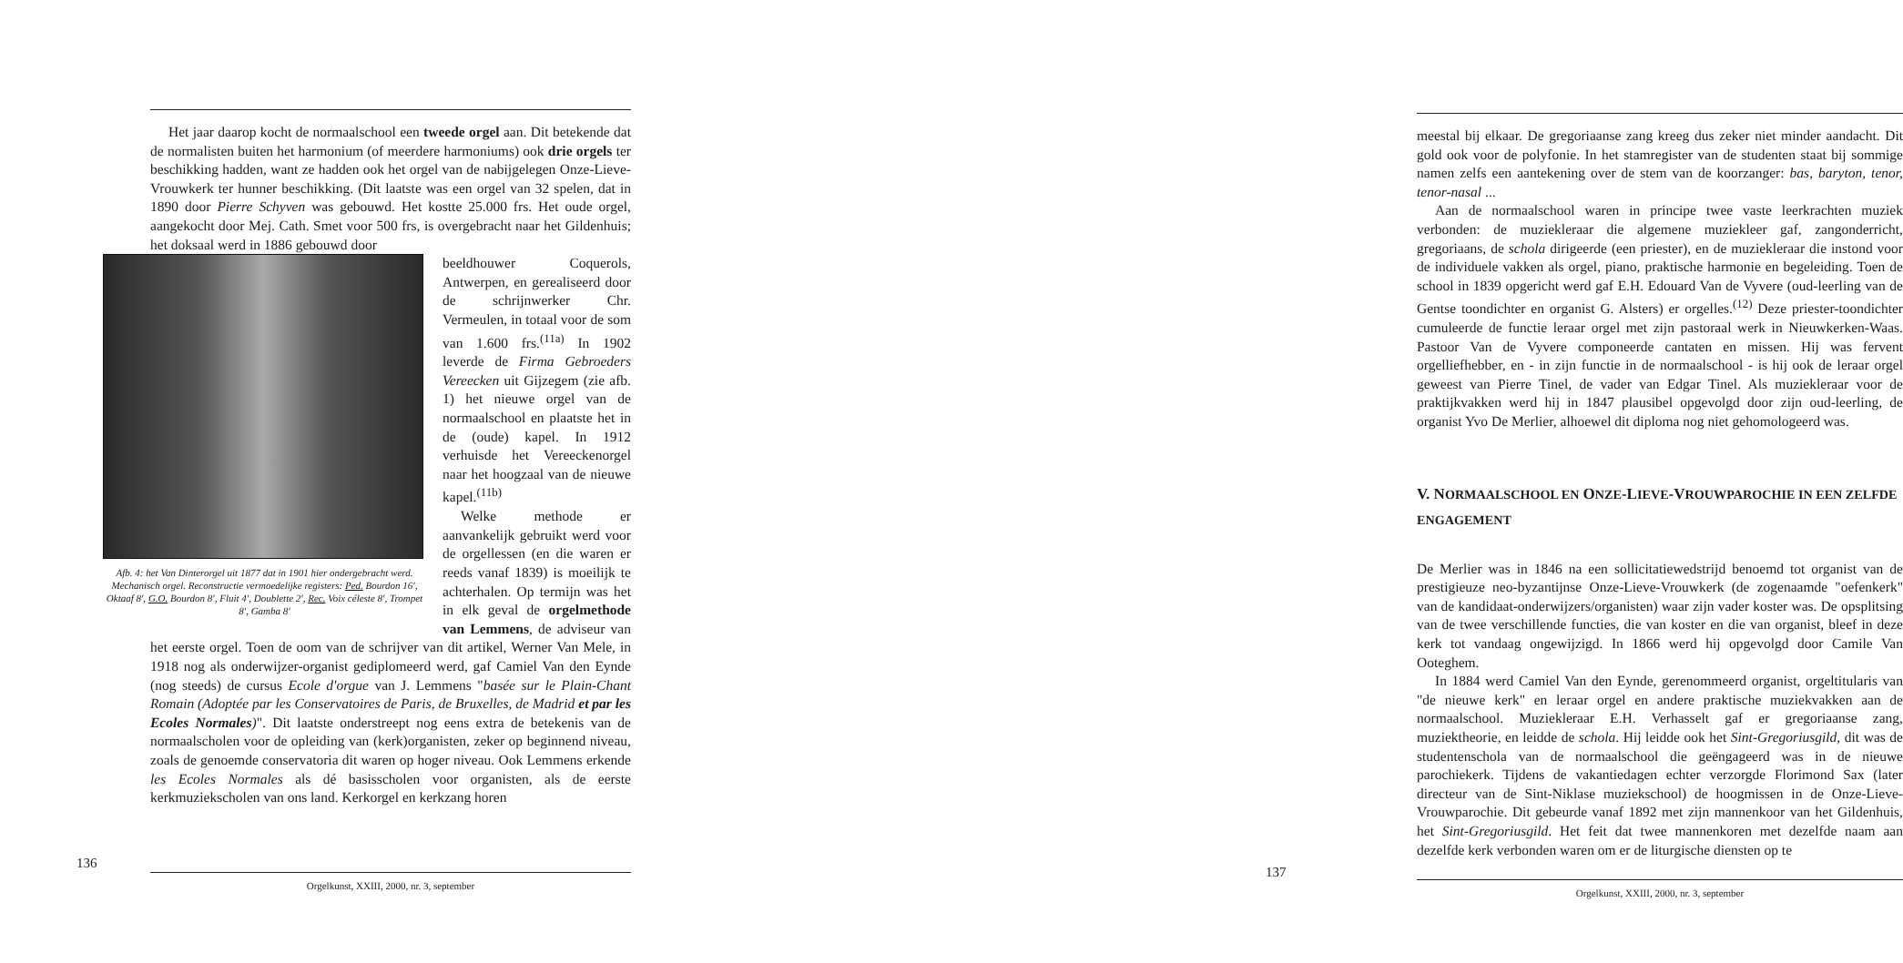Het jaar daarop kocht de normaalschool een tweede orgel aan. Dit betekende dat de normalisten buiten het harmonium (of meerdere harmoniums) ook drie orgels ter beschikking hadden, want ze hadden ook het orgel van de nabijgelegen Onze-Lieve-Vrouwkerk ter hunner beschikking. (Dit laatste was een orgel van 32 spelen, dat in 1890 door Pierre Schyven was gebouwd. Het kostte 25.000 frs. Het oude orgel, aangekocht door Mej. Cath. Smet voor 500 frs, is overgebracht naar het Gildenhuis; het doksaal werd in 1886 gebouwd door
Afb. 4: het Van Dinterorgel uit 1877 dat in 1901 hier ondergebracht werd. Mechanisch orgel. Reconstructie vermoedelijke registers: Ped. Bourdon 16', Oktaaf 8', G.O. Bourdon 8', Fluit 4', Doublette 2', Rec. Voix céleste 8', Trompet 8', Gamba 8'
beeldhouwer Coquerols, Antwerpen, en gerealiseerd door de schrijnwerker Chr. Vermeulen, in totaal voor de som van 1.600 frs.<sup>(11a)</sup> In 1902 leverde de Firma Gebroeders Vereecken uit Gijzegem (zie afb. 1) het nieuwe orgel van de normaalschool en plaatste het in de (oude) kapel. In 1912 verhuisde het Vereeckenorgel naar het hoogzaal van de nieuwe kapel.<sup>(11b)</sup>
Welke methode er aanvankelijk gebruikt werd voor de orgellessen (en die waren er reeds vanaf 1839) is moeilijk te achterhalen. Op termijn was het in elk geval de orgelmethode van Lemmens, de adviseur van het eerste orgel. Toen de oom van de schrijver van dit artikel, Werner Van Mele, in 1918 nog als onderwijzer-organist gediplomeerd werd, gaf Camiel Van den Eynde (nog steeds) de cursus Ecole d'orgue van J. Lemmens "basée sur le Plain-Chant Romain (Adoptée par les Conservatoires de Paris, de Bruxelles, de Madrid et par les Ecoles Normales)". Dit laatste onderstreept nog eens extra de betekenis van de normaalscholen voor de opleiding van (kerk)organisten, zeker op beginnend niveau, zoals de genoemde conservatoria dit waren op hoger niveau. Ook Lemmens erkende les Ecoles Normales als dé basisscholen voor organisten, als de eerste kerkmuziekscholen van ons land. Kerkorgel en kerkzang horen
136
Orgelkunst, XXIII, 2000, nr. 3, september
meestal bij elkaar. De gregoriaanse zang kreeg dus zeker niet minder aandacht. Dit gold ook voor de polyfonie. In het stamregister van de studenten staat bij sommige namen zelfs een aantekening over de stem van de koorzanger: bas, baryton, tenor, tenor-nasal ...
Aan de normaalschool waren in principe twee vaste leerkrachten muziek verbonden: de muziekleraar die algemene muziekleer gaf, zangonderricht, gregoriaans, de schola dirigeerde (een priester), en de muziekleraar die instond voor de individuele vakken als orgel, piano, praktische harmonie en begeleiding. Toen de school in 1839 opgericht werd gaf E.H. Edouard Van de Vyvere (oud-leerling van de Gentse toondichter en organist G. Alsters) er orgelles.<sup>(12)</sup> Deze priester-toondichter cumuleerde de functie leraar orgel met zijn pastoraal werk in Nieuwkerken-Waas. Pastoor Van de Vyvere componeerde cantaten en missen. Hij was fervent orgelliefhebber, en - in zijn functie in de normaalschool - is hij ook de leraar orgel geweest van Pierre Tinel, de vader van Edgar Tinel. Als muziekleraar voor de praktijkvakken werd hij in 1847 plausibel opgevolgd door zijn oud-leerling, de organist Yvo De Merlier, alhoewel dit diploma nog niet gehomologeerd was.
V. NORMAALSCHOOL EN ONZE-LIEVE-VROUWPAROCHIE IN EEN ZELFDE ENGAGEMENT
De Merlier was in 1846 na een sollicitatiewedstrijd benoemd tot organist van de prestigieuze neo-byzantijnse Onze-Lieve-Vrouwkerk (de zogenaamde "oefenkerk" van de kandidaat-onderwijzers/organisten) waar zijn vader koster was. De opsplitsing van de twee verschillende functies, die van koster en die van organist, bleef in deze kerk tot vandaag ongewijzigd. In 1866 werd hij opgevolgd door Camile Van Ooteghem.
In 1884 werd Camiel Van den Eynde, gerenommeerd organist, orgeltitularis van "de nieuwe kerk" en leraar orgel en andere praktische muziekvakken aan de normaalschool. Muziekleraar E.H. Verhasselt gaf er gregoriaanse zang, muziektheorie, en leidde de schola. Hij leidde ook het Sint-Gregoriusgild, dit was de studentenschola van de normaalschool die geëngageerd was in de nieuwe parochiekerk. Tijdens de vakantiedagen echter verzorgde Florimond Sax (later directeur van de Sint-Niklase muziekschool) de hoogmissen in de Onze-Lieve-Vrouwparochie. Dit gebeurde vanaf 1892 met zijn mannenkoor van het Gildenhuis, het Sint-Gregoriusgild. Het feit dat twee mannenkoren met dezelfde naam aan dezelfde kerk verbonden waren om er de liturgische diensten op te
137
Orgelkunst, XXIII, 2000, nr. 3, september